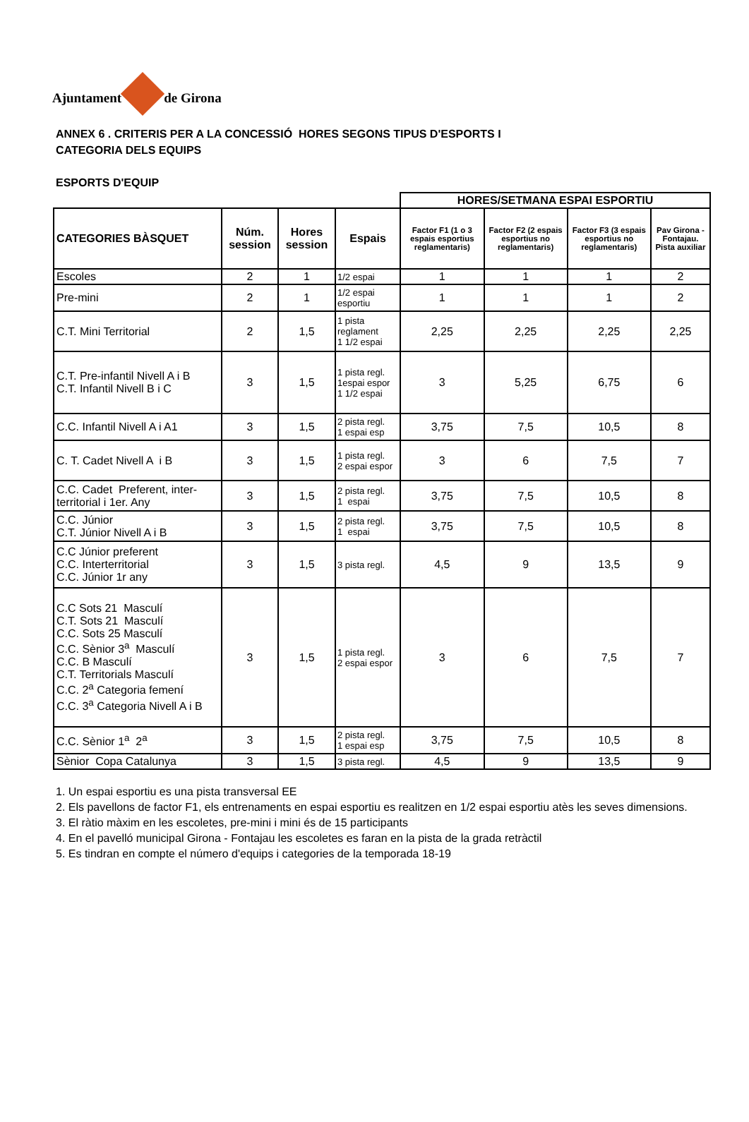Ajuntament de Girona
ANNEX 6 . CRITERIS PER A LA CONCESSIÓ HORES SEGONS TIPUS D'ESPORTS I
CATEGORIA DELS EQUIPS
ESPORTS D'EQUIP
| | | | | HORES/SETMANA ESPAI ESPORTIU | | | |
| --- | --- | --- | --- | --- | --- | --- | --- |
| | | | | Factor F1 (1 o 3 espais esportius reglamentaris) | Factor F2 (2 espais esportius no reglamentaris) | Factor F3 (3 espais esportius no reglamentaris) | Pav Girona - Fontajau. Pista auxiliar |
| CATEGORIES BÀSQUET | Núm. session | Hores session | Espais | | | | |
| Escoles | 2 | 1 | 1/2 espai | 1 | 1 | 1 | 2 |
| Pre-mini | 2 | 1 | 1/2 espai esportiu | 1 | 1 | 1 | 2 |
| C.T. Mini Territorial | 2 | 1,5 | 1 pista reglament 1 1/2 espai | 2,25 | 2,25 | 2,25 | 2,25 |
| C.T. Pre-infantil Nivell A i B C.T. Infantil Nivell B i C | 3 | 1,5 | 1 pista regl. 1espai espor 1 1/2 espai | 3 | 5,25 | 6,75 | 6 |
| C.C. Infantil Nivell A i A1 | 3 | 1,5 | 2 pista regl. 1 espai esp | 3,75 | 7,5 | 10,5 | 8 |
| C. T. Cadet Nivell A i B | 3 | 1,5 | 1 pista regl. 2 espai espor | 3 | 6 | 7,5 | 7 |
| C.C. Cadet Preferent, inter-territorial i 1er. Any | 3 | 1,5 | 2 pista regl. 1 espai | 3,75 | 7,5 | 10,5 | 8 |
| C.C. Júnior C.T. Júnior Nivell A i B | 3 | 1,5 | 2 pista regl. 1 espai | 3,75 | 7,5 | 10,5 | 8 |
| C.C Júnior preferent C.C. Interterritorial C.C. Júnior 1r any | 3 | 1,5 | 3 pista regl. | 4,5 | 9 | 13,5 | 9 |
| C.C Sots 21 Masculí C.T. Sots 21 Masculí C.C. Sots 25 Masculí C.C. Sènior 3<sup>a</sup> Masculí C.C. B Masculí C.T. Territorials Masculí C.C. 2<sup>a</sup> Categoria femení C.C. 3<sup>a</sup> Categoria Nivell A i B | 3 | 1,5 | 1 pista regl. 2 espai espor | 3 | 6 | 7,5 | 7 |
| C.C. Sènior 1<sup>a</sup> 2<sup>a</sup> | 3 | 1,5 | 2 pista regl. 1 espai esp | 3,75 | 7,5 | 10,5 | 8 |
| Sènior Copa Catalunya | 3 | 1,5 | 3 pista regl. | 4,5 | 9 | 13,5 | 9 |
1. Un espai esportiu es una pista transversal EE
2. Els pavellons de factor F1, els entrenaments en espai esportiu es realitzen en 1/2 espai esportiu atès les seves dimensions.
3. El ràtio màxim en les escoletes, pre-mini i mini és de 15 participants
4. En el pavelló municipal Girona - Fontajau les escoletes es faran en la pista de la grada retràctil
5. Es tindran en compte el número d'equips i categories de la temporada 18-19